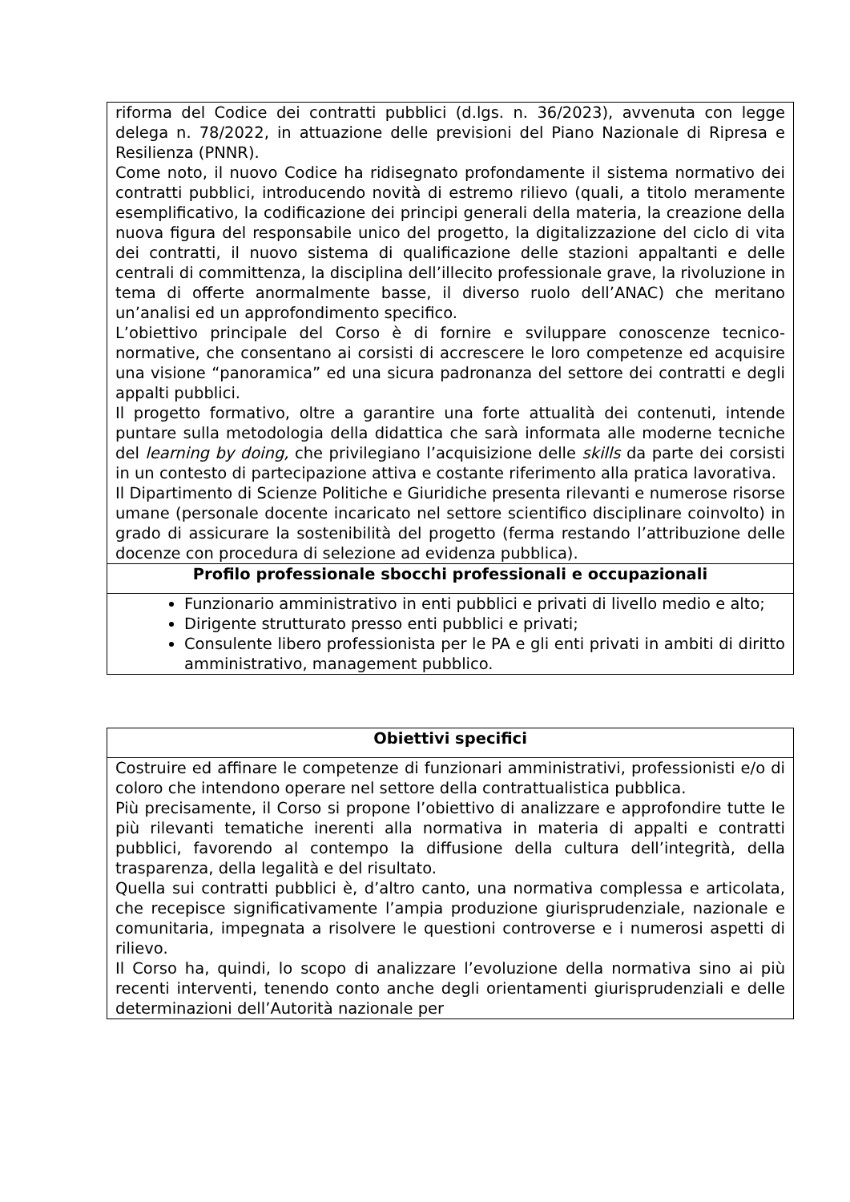| riforma del Codice dei contratti pubblici (d.lgs. n. 36/2023), avvenuta con legge delega n. 78/2022, in attuazione delle previsioni del Piano Nazionale di Ripresa e Resilienza (PNNR). Come noto, il nuovo Codice ha ridisegnato profondamente il sistema normativo dei contratti pubblici, introducendo novità di estremo rilievo (quali, a titolo meramente esemplificativo, la codificazione dei principi generali della materia, la creazione della nuova figura del responsabile unico del progetto, la digitalizzazione del ciclo di vita dei contratti, il nuovo sistema di qualificazione delle stazioni appaltanti e delle centrali di committenza, la disciplina dell’illecito professionale grave, la rivoluzione in tema di offerte anormalmente basse, il diverso ruolo dell’ANAC) che meritano un’analisi ed un approfondimento specifico. L’obiettivo principale del Corso è di fornire e sviluppare conoscenze tecnico-normative, che consentano ai corsisti di accrescere le loro competenze ed acquisire una visione “panoramica” ed una sicura padronanza del settore dei contratti e degli appalti pubblici. Il progetto formativo, oltre a garantire una forte attualità dei contenuti, intende puntare sulla metodologia della didattica che sarà informata alle moderne tecniche del learning by doing, che privilegiano l’acquisizione delle skills da parte dei corsisti in un contesto di partecipazione attiva e costante riferimento alla pratica lavorativa. Il Dipartimento di Scienze Politiche e Giuridiche presenta rilevanti e numerose risorse umane (personale docente incaricato nel settore scientifico disciplinare coinvolto) in grado di assicurare la sostenibilità del progetto (ferma restando l’attribuzione delle docenze con procedura di selezione ad evidenza pubblica). |
| Profilo professionale sbocchi professionali e occupazionali |
| Funzionario amministrativo in enti pubblici e privati di livello medio e alto; Dirigente strutturato presso enti pubblici e privati; Consulente libero professionista per le PA e gli enti privati in ambiti di diritto amministrativo, management pubblico. |
| Obiettivi specifici |
| Costruire ed affinare le competenze di funzionari amministrativi, professionisti e/o di coloro che intendono operare nel settore della contrattualistica pubblica. Più precisamente, il Corso si propone l’obiettivo di analizzare e approfondire tutte le più rilevanti tematiche inerenti alla normativa in materia di appalti e contratti pubblici, favorendo al contempo la diffusione della cultura dell’integrità, della trasparenza, della legalità e del risultato. Quella sui contratti pubblici è, d’altro canto, una normativa complessa e articolata, che recepisce significativamente l’ampia produzione giurisprudenziale, nazionale e comunitaria, impegnata a risolvere le questioni controverse e i numerosi aspetti di rilievo. Il Corso ha, quindi, lo scopo di analizzare l’evoluzione della normativa sino ai più recenti interventi, tenendo conto anche degli orientamenti giurisprudenziali e delle determinazioni dell’Autorità nazionale per |